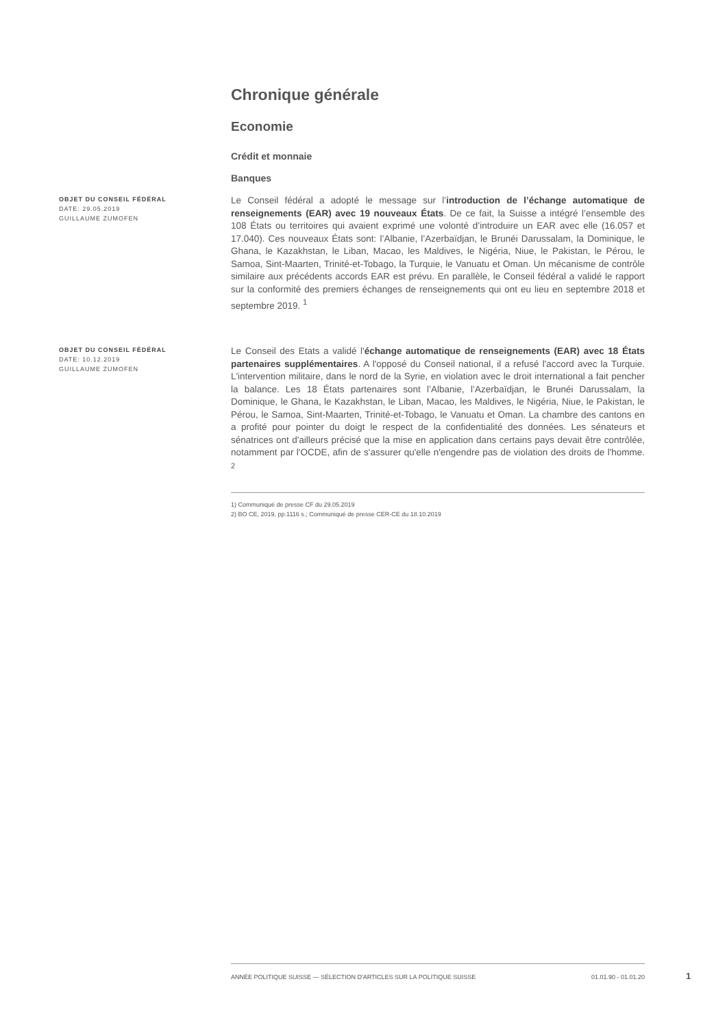Chronique générale
Economie
Crédit et monnaie
Banques
OBJET DU CONSEIL FÉDÉRAL
DATE: 29.05.2019
GUILLAUME ZUMOFEN
Le Conseil fédéral a adopté le message sur l’introduction de l’échange automatique de renseignements (EAR) avec 19 nouveaux États. De ce fait, la Suisse a intégré l’ensemble des 108 États ou territoires qui avaient exprimé une volonté d’introduire un EAR avec elle (16.057 et 17.040). Ces nouveaux États sont: l’Albanie, l’Azerbaïdjan, le Brunéi Darussalam, la Dominique, le Ghana, le Kazakhstan, le Liban, Macao, les Maldives, le Nigéria, Niue, le Pakistan, le Pérou, le Samoa, Sint-Maarten, Trinité-et-Tobago, la Turquie, le Vanuatu et Oman. Un mécanisme de contrôle similaire aux précédents accords EAR est prévu. En parallèle, le Conseil fédéral a validé le rapport sur la conformité des premiers échanges de renseignements qui ont eu lieu en septembre 2018 et septembre 2019. <sup>1</sup>
OBJET DU CONSEIL FÉDÉRAL
DATE: 10.12.2019
GUILLAUME ZUMOFEN
Le Conseil des Etats a validé l'échange automatique de renseignements (EAR) avec 18 États partenaires supplémentaires. A l'opposé du Conseil national, il a refusé l'accord avec la Turquie. L'intervention militaire, dans le nord de la Syrie, en violation avec le droit international a fait pencher la balance. Les 18 États partenaires sont l’Albanie, l’Azerbaïdjan, le Brunéi Darussalam, la Dominique, le Ghana, le Kazakhstan, le Liban, Macao, les Maldives, le Nigéria, Niue, le Pakistan, le Pérou, le Samoa, Sint-Maarten, Trinité-et-Tobago, le Vanuatu et Oman. La chambre des cantons en a profité pour pointer du doigt le respect de la confidentialité des données. Les sénateurs et sénatrices ont d'ailleurs précisé que la mise en application dans certains pays devait être contrôlée, notamment par l'OCDE, afin de s'assurer qu'elle n'engendre pas de violation des droits de l'homme. <sup>2</sup>
1) Communiqué de presse CF du 29.05.2019
2) BO CE, 2019, pp.1116 s.; Communiqué de presse CER-CE du 18.10.2019
ANNÉE POLITIQUE SUISSE — SÉLECTION D'ARTICLES SUR LA POLITIQUE SUISSE 01.01.90 - 01.01.20
1